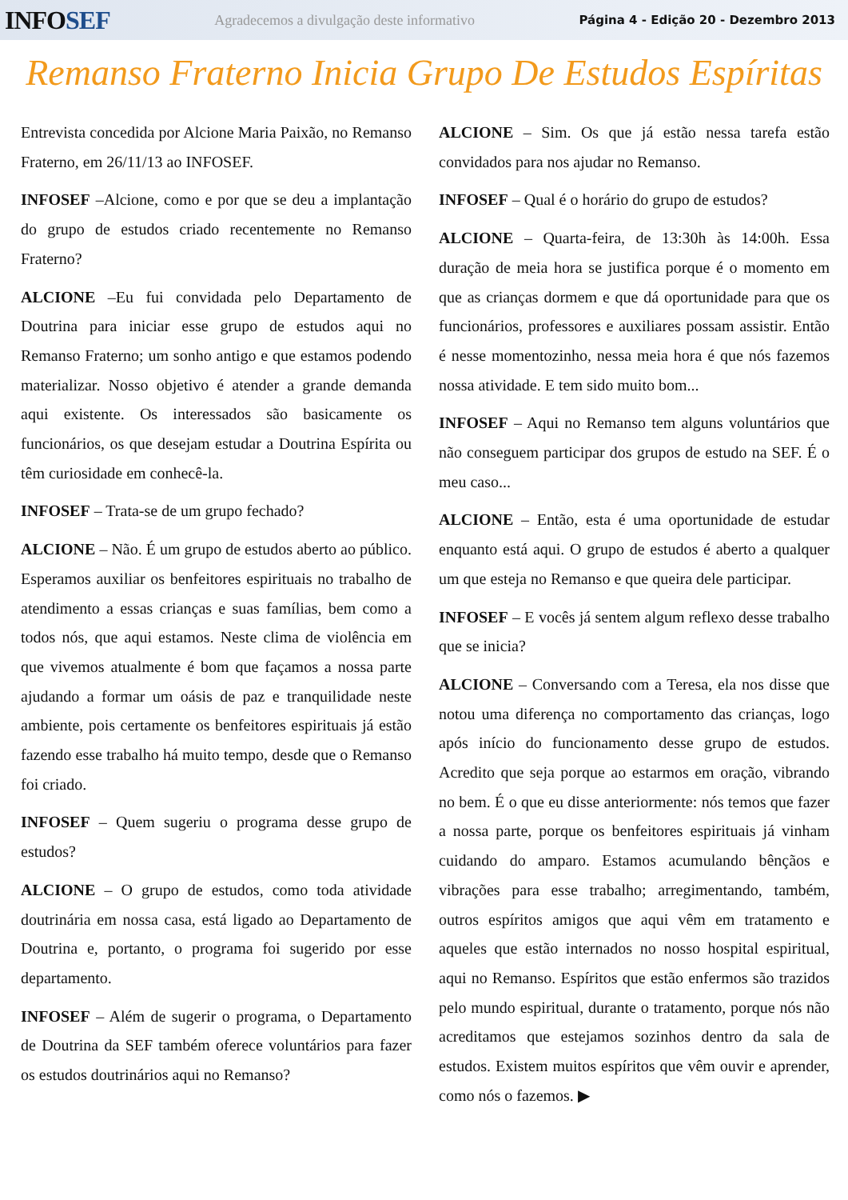INFOSEF
Agradecemos a divulgação deste informativo
Página 4 - Edição 20 - Dezembro 2013
Remanso Fraterno Inicia Grupo De Estudos Espíritas
Entrevista concedida por Alcione Maria Paixão, no Remanso Fraterno, em 26/11/13 ao INFOSEF.
INFOSEF –Alcione, como e por que se deu a implantação do grupo de estudos criado recentemente no Remanso Fraterno?
ALCIONE –Eu fui convidada pelo Departamento de Doutrina para iniciar esse grupo de estudos aqui no Remanso Fraterno; um sonho antigo e que estamos podendo materializar. Nosso objetivo é atender a grande demanda aqui existente. Os interessados são basicamente os funcionários, os que desejam estudar a Doutrina Espírita ou têm curiosidade em conhecê-la.
INFOSEF – Trata-se de um grupo fechado?
ALCIONE – Não. É um grupo de estudos aberto ao público. Esperamos auxiliar os benfeitores espirituais no trabalho de atendimento a essas crianças e suas famílias, bem como a todos nós, que aqui estamos. Neste clima de violência em que vivemos atualmente é bom que façamos a nossa parte ajudando a formar um oásis de paz e tranquilidade neste ambiente, pois certamente os benfeitores espirituais já estão fazendo esse trabalho há muito tempo, desde que o Remanso foi criado.
INFOSEF – Quem sugeriu o programa desse grupo de estudos?
ALCIONE – O grupo de estudos, como toda atividade doutrinária em nossa casa, está ligado ao Departamento de Doutrina e, portanto, o programa foi sugerido por esse departamento.
INFOSEF – Além de sugerir o programa, o Departamento de Doutrina da SEF também oferece voluntários para fazer os estudos doutrinários aqui no Remanso?
ALCIONE – Sim. Os que já estão nessa tarefa estão convidados para nos ajudar no Remanso.
INFOSEF – Qual é o horário do grupo de estudos?
ALCIONE – Quarta-feira, de 13:30h às 14:00h. Essa duração de meia hora se justifica porque é o momento em que as crianças dormem e que dá oportunidade para que os funcionários, professores e auxiliares possam assistir. Então é nesse momentozinho, nessa meia hora é que nós fazemos nossa atividade. E tem sido muito bom...
INFOSEF – Aqui no Remanso tem alguns voluntários que não conseguem participar dos grupos de estudo na SEF. É o meu caso...
ALCIONE – Então, esta é uma oportunidade de estudar enquanto está aqui. O grupo de estudos é aberto a qualquer um que esteja no Remanso e que queira dele participar.
INFOSEF – E vocês já sentem algum reflexo desse trabalho que se inicia?
ALCIONE – Conversando com a Teresa, ela nos disse que notou uma diferença no comportamento das crianças, logo após início do funcionamento desse grupo de estudos. Acredito que seja porque ao estarmos em oração, vibrando no bem. É o que eu disse anteriormente: nós temos que fazer a nossa parte, porque os benfeitores espirituais já vinham cuidando do amparo. Estamos acumulando bênçãos e vibrações para esse trabalho; arregimentando, também, outros espíritos amigos que aqui vêm em tratamento e aqueles que estão internados no nosso hospital espiritual, aqui no Remanso. Espíritos que estão enfermos são trazidos pelo mundo espiritual, durante o tratamento, porque nós não acreditamos que estejamos sozinhos dentro da sala de estudos. Existem muitos espíritos que vêm ouvir e aprender, como nós o fazemos. ▶